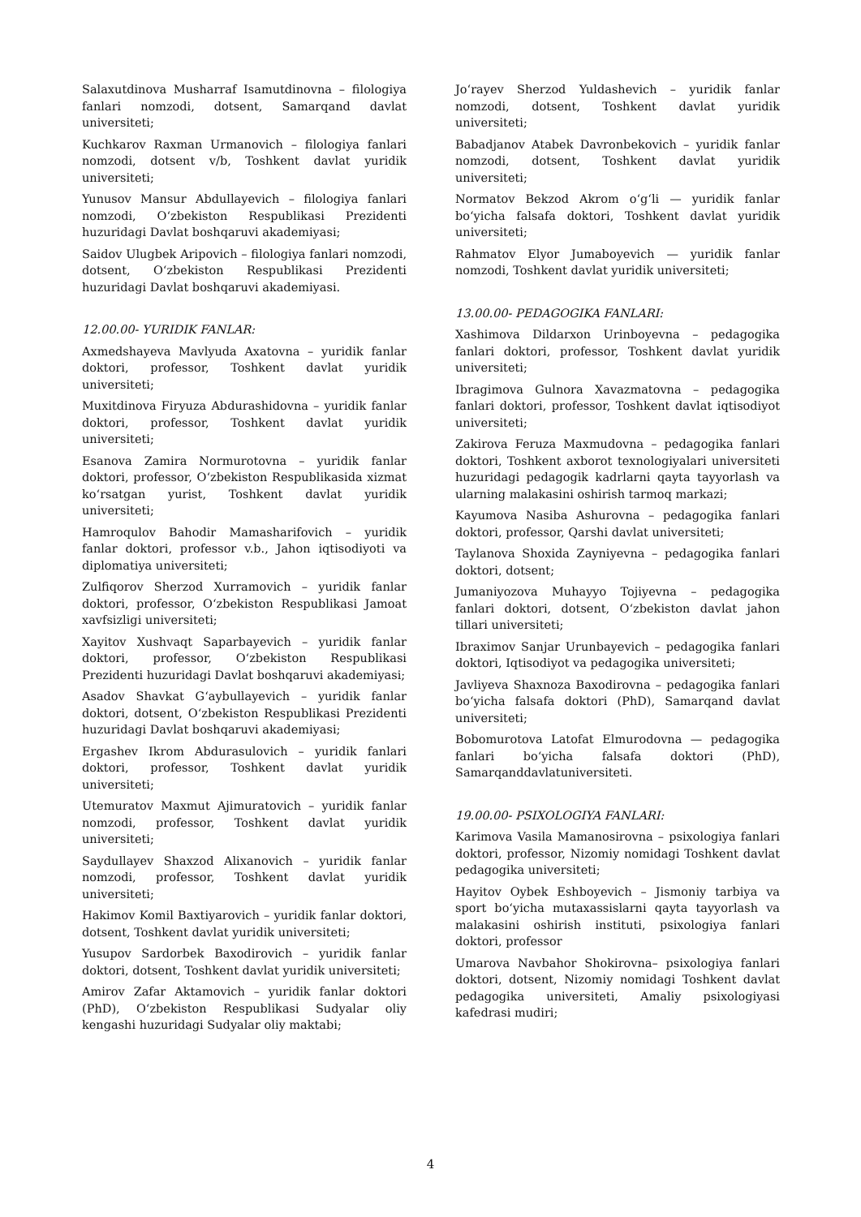Salaxutdinova Musharraf Isamutdinovna – filologiya fanlari nomzodi, dotsent, Samarqand davlat universiteti;
Kuchkarov Raxman Urmanovich – filologiya fanlari nomzodi, dotsent v/b, Toshkent davlat yuridik universiteti;
Yunusov Mansur Abdullayevich – filologiya fanlari nomzodi, O‘zbekiston Respublikasi Prezidenti huzuridagi Davlat boshqaruvi akademiyasi;
Saidov Ulugbek Aripovich – filologiya fanlari nomzodi, dotsent, O‘zbekiston Respublikasi Prezidenti huzuridagi Davlat boshqaruvi akademiyasi.
12.00.00- YURIDIK FANLAR:
Axmedshayeva Mavlyuda Axatovna – yuridik fanlar doktori, professor, Toshkent davlat yuridik universiteti;
Muxitdinova Firyuza Abdurashidovna – yuridik fanlar doktori, professor, Toshkent davlat yuridik universiteti;
Esanova Zamira Normurotovna – yuridik fanlar doktori, professor, O‘zbekiston Respublikasida xizmat ko‘rsatgan yurist, Toshkent davlat yuridik universiteti;
Hamroqulov Bahodir Mamasharifovich – yuridik fanlar doktori, professor v.b., Jahon iqtisodiyoti va diplomatiya universiteti;
Zulfiqorov Sherzod Xurramovich – yuridik fanlar doktori, professor, O‘zbekiston Respublikasi Jamoat xavfsizligi universiteti;
Xayitov Xushvaqt Saparbayevich – yuridik fanlar doktori, professor, O‘zbekiston Respublikasi Prezidenti huzuridagi Davlat boshqaruvi akademiyasi;
Asadov Shavkat G‘aybullayevich – yuridik fanlar doktori, dotsent, O‘zbekiston Respublikasi Prezidenti huzuridagi Davlat boshqaruvi akademiyasi;
Ergashev Ikrom Abdurasulovich – yuridik fanlari doktori, professor, Toshkent davlat yuridik universiteti;
Utemuratov Maxmut Ajimuratovich – yuridik fanlar nomzodi, professor, Toshkent davlat yuridik universiteti;
Saydullayev Shaxzod Alixanovich – yuridik fanlar nomzodi, professor, Toshkent davlat yuridik universiteti;
Hakimov Komil Baxtiyarovich – yuridik fanlar doktori, dotsent, Toshkent davlat yuridik universiteti;
Yusupov Sardorbek Baxodirovich – yuridik fanlar doktori, dotsent, Toshkent davlat yuridik universiteti;
Amirov Zafar Aktamovich – yuridik fanlar doktori (PhD), O‘zbekiston Respublikasi Sudyalar oliy kengashi huzuridagi Sudyalar oliy maktabi;
Jo‘rayev Sherzod Yuldashevich – yuridik fanlar nomzodi, dotsent, Toshkent davlat yuridik universiteti;
Babadjanov Atabek Davronbekovich – yuridik fanlar nomzodi, dotsent, Toshkent davlat yuridik universiteti;
Normatov Bekzod Akrom o‘g‘li — yuridik fanlar bo‘yicha falsafa doktori, Toshkent davlat yuridik universiteti;
Rahmatov Elyor Jumaboyevich — yuridik fanlar nomzodi, Toshkent davlat yuridik universiteti;
13.00.00- PEDAGOGIKA FANLARI:
Xashimova Dildarxon Urinboyevna – pedagogika fanlari doktori, professor, Toshkent davlat yuridik universiteti;
Ibragimova Gulnora Xavazmatovna – pedagogika fanlari doktori, professor, Toshkent davlat iqtisodiyot universiteti;
Zakirova Feruza Maxmudovna – pedagogika fanlari doktori, Toshkent axborot texnologiyalari universiteti huzuridagi pedagogik kadrlarni qayta tayyorlash va ularning malakasini oshirish tarmoq markazi;
Kayumova Nasiba Ashurovna – pedagogika fanlari doktori, professor, Qarshi davlat universiteti;
Taylanova Shoxida Zayniyevna – pedagogika fanlari doktori, dotsent;
Jumaniyozova Muhayyo Tojiyevna – pedagogika fanlari doktori, dotsent, O‘zbekiston davlat jahon tillari universiteti;
Ibraximov Sanjar Urunbayevich – pedagogika fanlari doktori, Iqtisodiyot va pedagogika universiteti;
Javliyeva Shaxnoza Baxodirovna – pedagogika fanlari bo‘yicha falsafa doktori (PhD), Samarqand davlat universiteti;
Bobomurotova Latofat Elmurodovna — pedagogika fanlari bo‘yicha falsafa doktori (PhD), Samarqanddavlatuniversiteti.
19.00.00- PSIXOLOGIYA FANLARI:
Karimova Vasila Mamanosirovna – psixologiya fanlari doktori, professor, Nizomiy nomidagi Toshkent davlat pedagogika universiteti;
Hayitov Oybek Eshboyevich – Jismoniy tarbiya va sport bo‘yicha mutaxassislarni qayta tayyorlash va malakasini oshirish instituti, psixologiya fanlari doktori, professor
Umarova Navbahor Shokirovna– psixologiya fanlari doktori, dotsent, Nizomiy nomidagi Toshkent davlat pedagogika universiteti, Amaliy psixologiyasi kafedrasi mudiri;
4